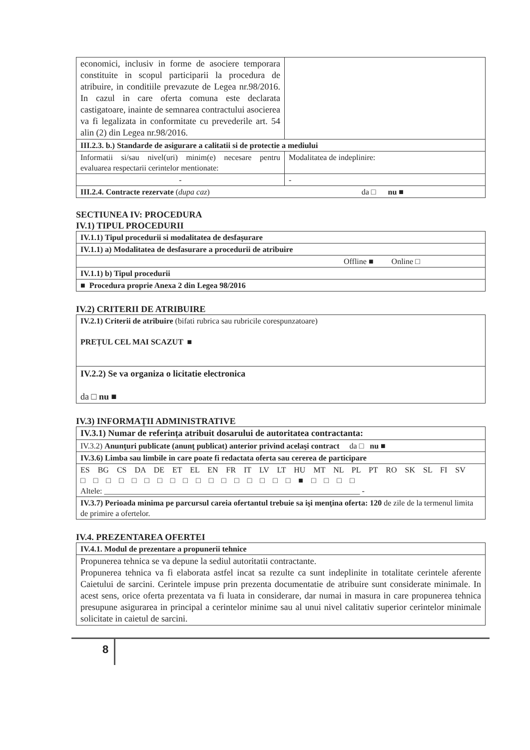| economici, inclusiv in forme de asociere temporara constituite in scopul participarii la procedura de atribuire, in conditiile prevazute de Legea nr.98/2016. In cazul in care oferta comuna este declarata castigatoare, inainte de semnarea contractului asocierea va fi legalizata in conformitate cu prevederile art. 54 alin (2) din Legea nr.98/2016. | |
| III.2.3. b.) Standarde de asigurare a calitatii si de protectie a mediului | |
| Informatii si/sau nivel(uri) minim(e) necesare pentru evaluarea respectarii cerintelor mentionate: | Modalitatea de indeplinire: |
| - | - |
| III.2.4. Contracte rezervate ( dupa caz ) da □ nu ■ | |
SECTIUNEA IV: PROCEDURA
IV.1) TIPUL PROCEDURII
| IV.1.1) Tipul procedurii si modalitatea de desfaşurare |
| IV.1.1) a) Modalitatea de desfasurare a procedurii de atribuire |
| Offline ■ Online □ |
| IV.1.1) b) Tipul procedurii |
| ■ Procedura proprie Anexa 2 din Legea 98/2016 |
IV.2) CRITERII DE ATRIBUIRE
| IV.2.1) Criterii de atribuire (bifati rubrica sau rubricile corespunzatoare) PREȚUL CEL MAI SCAZUT ■ |
| IV.2.2) Se va organiza o licitatie electronica da □ nu ■ |
IV.3) INFORMAŢII ADMINISTRATIVE
| IV.3.1) Numar de referința atribuit dosarului de autoritatea contractanta: |
| IV.3.2) Anunţuri publicate (anunţ publicat) anterior privind acelaşi contract da □ nu ■ |
| IV.3.6) Limba sau limbile in care poate fi redactata oferta sau cererea de participare |
| ES BG CS DA DE ET EL EN FR IT LV LT HU MT NL PL PT RO SK SL FI SV □ □ □ □ □ □ □ □ □ □ □ □ □ □ □ □ □ ■ □ □ □ □ Altele: ________________________________________________________________ - |
| IV.3.7) Perioada minima pe parcursul careia ofertantul trebuie sa işi menţina oferta: 120 de zile de la termenul limita de primire a ofertelor. |
IV.4. PREZENTAREA OFERTEI
| IV.4.1. Modul de prezentare a propunerii tehnice |
| Propunerea tehnica se va depune la sediul autoritatii contractante. Propunerea tehnica va fi elaborata astfel incat sa rezulte ca sunt indeplinite in totalitate cerintele aferente Caietului de sarcini. Cerintele impuse prin prezenta documentatie de atribuire sunt considerate minimale. In acest sens, orice oferta prezentata va fi luata in considerare, dar numai in masura in care propunerea tehnica presupune asigurarea in principal a cerintelor minime sau al unui nivel calitativ superior cerintelor minimale solicitate in caietul de sarcini. |
8